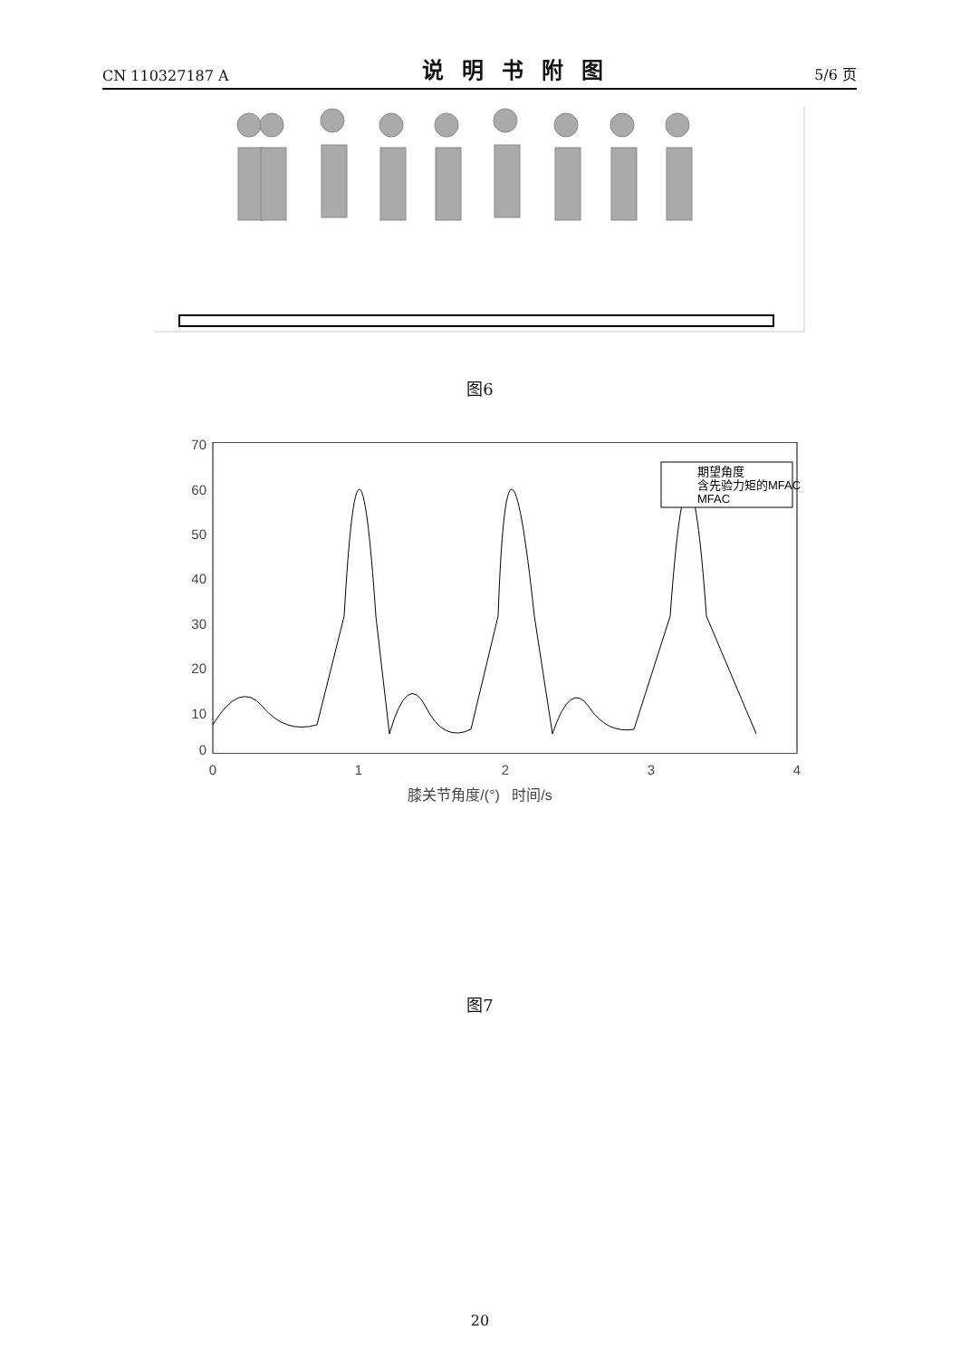CN 110327187 A 说明书附图 5/6 页
图6
70
60
50
40
30
20
10
0
0
1
2
3
4
期望角度
含先验力矩的MFAC
MFAC
膝关节角度/(°) 时间/s
图7
20